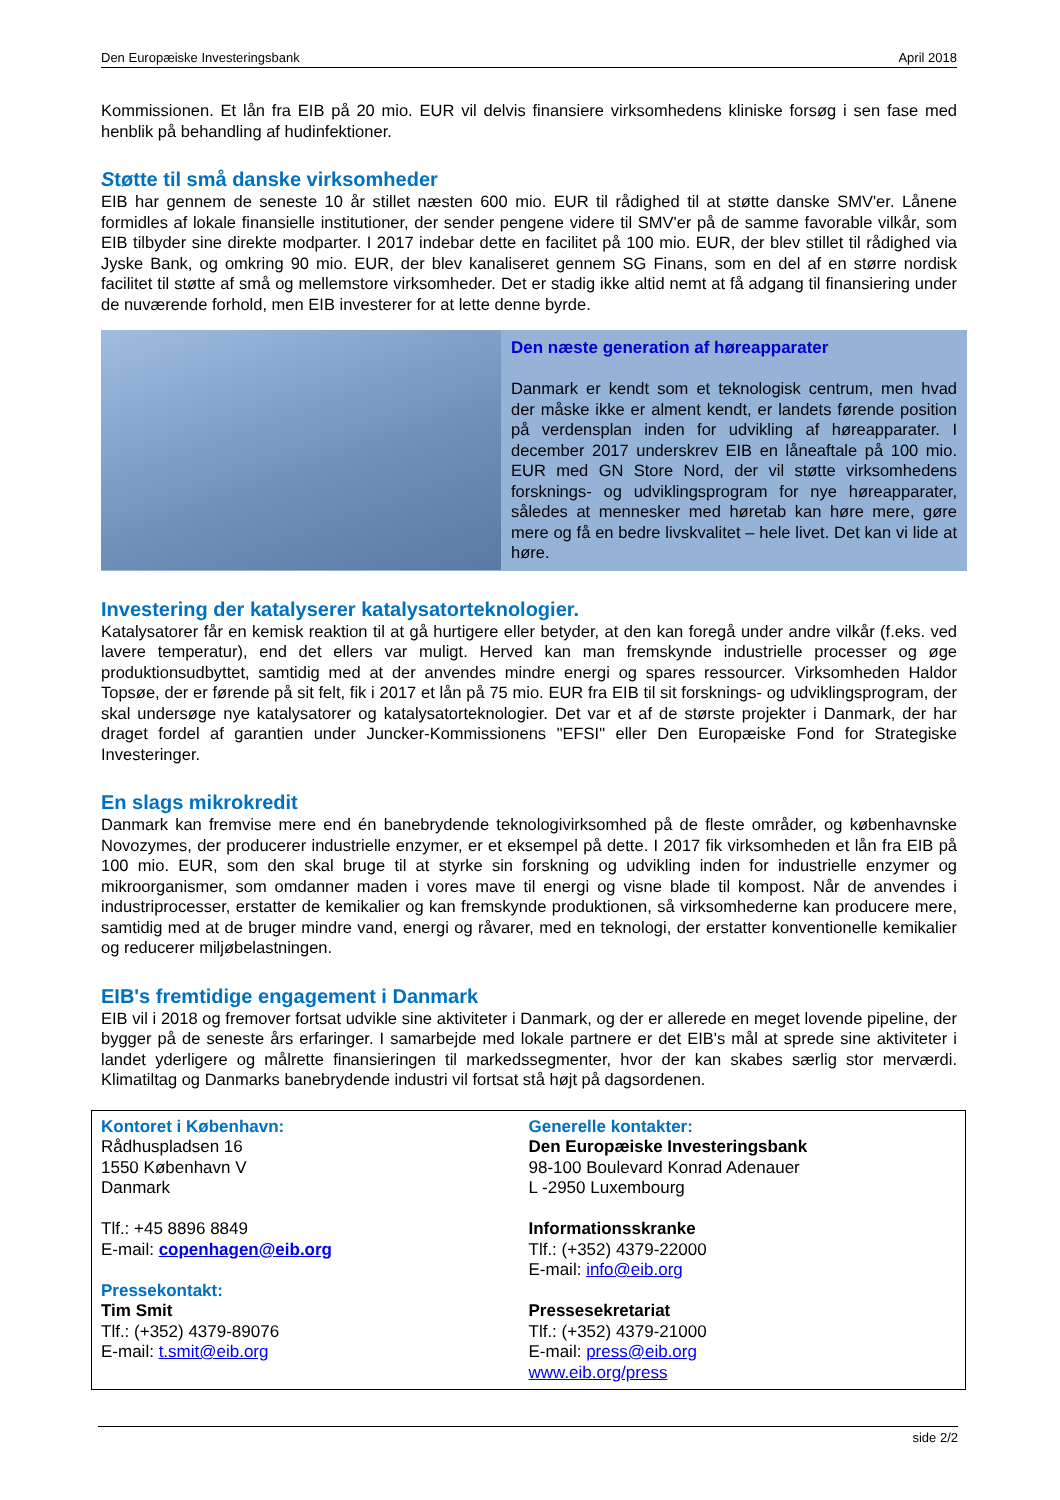Den Europæiske Investeringsbank April 2018
Kommissionen. Et lån fra EIB på 20 mio. EUR vil delvis finansiere virksomhedens kliniske forsøg i sen fase med henblik på behandling af hudinfektioner.
Støtte til små danske virksomheder
EIB har gennem de seneste 10 år stillet næsten 600 mio. EUR til rådighed til at støtte danske SMV'er. Lånene formidles af lokale finansielle institutioner, der sender pengene videre til SMV'er på de samme favorable vilkår, som EIB tilbyder sine direkte modparter. I 2017 indebar dette en facilitet på 100 mio. EUR, der blev stillet til rådighed via Jyske Bank, og omkring 90 mio. EUR, der blev kanaliseret gennem SG Finans, som en del af en større nordisk facilitet til støtte af små og mellemstore virksomheder. Det er stadig ikke altid nemt at få adgang til finansiering under de nuværende forhold, men EIB investerer for at lette denne byrde.
Den næste generation af høreapparater
Danmark er kendt som et teknologisk centrum, men hvad der måske ikke er alment kendt, er landets førende position på verdensplan inden for udvikling af høreapparater. I december 2017 underskrev EIB en låneaftale på 100 mio. EUR med GN Store Nord, der vil støtte virksomhedens forsknings- og udviklingsprogram for nye høreapparater, således at mennesker med høretab kan høre mere, gøre mere og få en bedre livskvalitet – hele livet. Det kan vi lide at høre.
Investering der katalyserer katalysatorteknologier.
Katalysatorer får en kemisk reaktion til at gå hurtigere eller betyder, at den kan foregå under andre vilkår (f.eks. ved lavere temperatur), end det ellers var muligt. Herved kan man fremskynde industrielle processer og øge produktionsudbyttet, samtidig med at der anvendes mindre energi og spares ressourcer. Virksomheden Haldor Topsøe, der er førende på sit felt, fik i 2017 et lån på 75 mio. EUR fra EIB til sit forsknings- og udviklingsprogram, der skal undersøge nye katalysatorer og katalysatorteknologier. Det var et af de største projekter i Danmark, der har draget fordel af garantien under Juncker-Kommissionens "EFSI" eller Den Europæiske Fond for Strategiske Investeringer.
En slags mikrokredit
Danmark kan fremvise mere end én banebrydende teknologivirksomhed på de fleste områder, og københavnske Novozymes, der producerer industrielle enzymer, er et eksempel på dette. I 2017 fik virksomheden et lån fra EIB på 100 mio. EUR, som den skal bruge til at styrke sin forskning og udvikling inden for industrielle enzymer og mikroorganismer, som omdanner maden i vores mave til energi og visne blade til kompost. Når de anvendes i industriprocesser, erstatter de kemikalier og kan fremskynde produktionen, så virksomhederne kan producere mere, samtidig med at de bruger mindre vand, energi og råvarer, med en teknologi, der erstatter konventionelle kemikalier og reducerer miljøbelastningen.
EIB's fremtidige engagement i Danmark
EIB vil i 2018 og fremover fortsat udvikle sine aktiviteter i Danmark, og der er allerede en meget lovende pipeline, der bygger på de seneste års erfaringer. I samarbejde med lokale partnere er det EIB's mål at sprede sine aktiviteter i landet yderligere og målrette finansieringen til markedssegmenter, hvor der kan skabes særlig stor merværdi. Klimatiltag og Danmarks banebrydende industri vil fortsat stå højt på dagsordenen.
Kontoret i København:
Rådhuspladsen 16
1550 København V
Danmark
Tlf.: +45 8896 8849
E-mail: copenhagen@eib.org
Pressekontakt:
Tim Smit
Tlf.: (+352) 4379-89076
E-mail: t.smit@eib.org
Generelle kontakter:
Den Europæiske Investeringsbank
98-100 Boulevard Konrad Adenauer
L -2950 Luxembourg
Informationsskranke
Tlf.: (+352) 4379-22000
E-mail: info@eib.org
Pressesekretariat
Tlf.: (+352) 4379-21000
E-mail: press@eib.org
www.eib.org/press
side 2/2